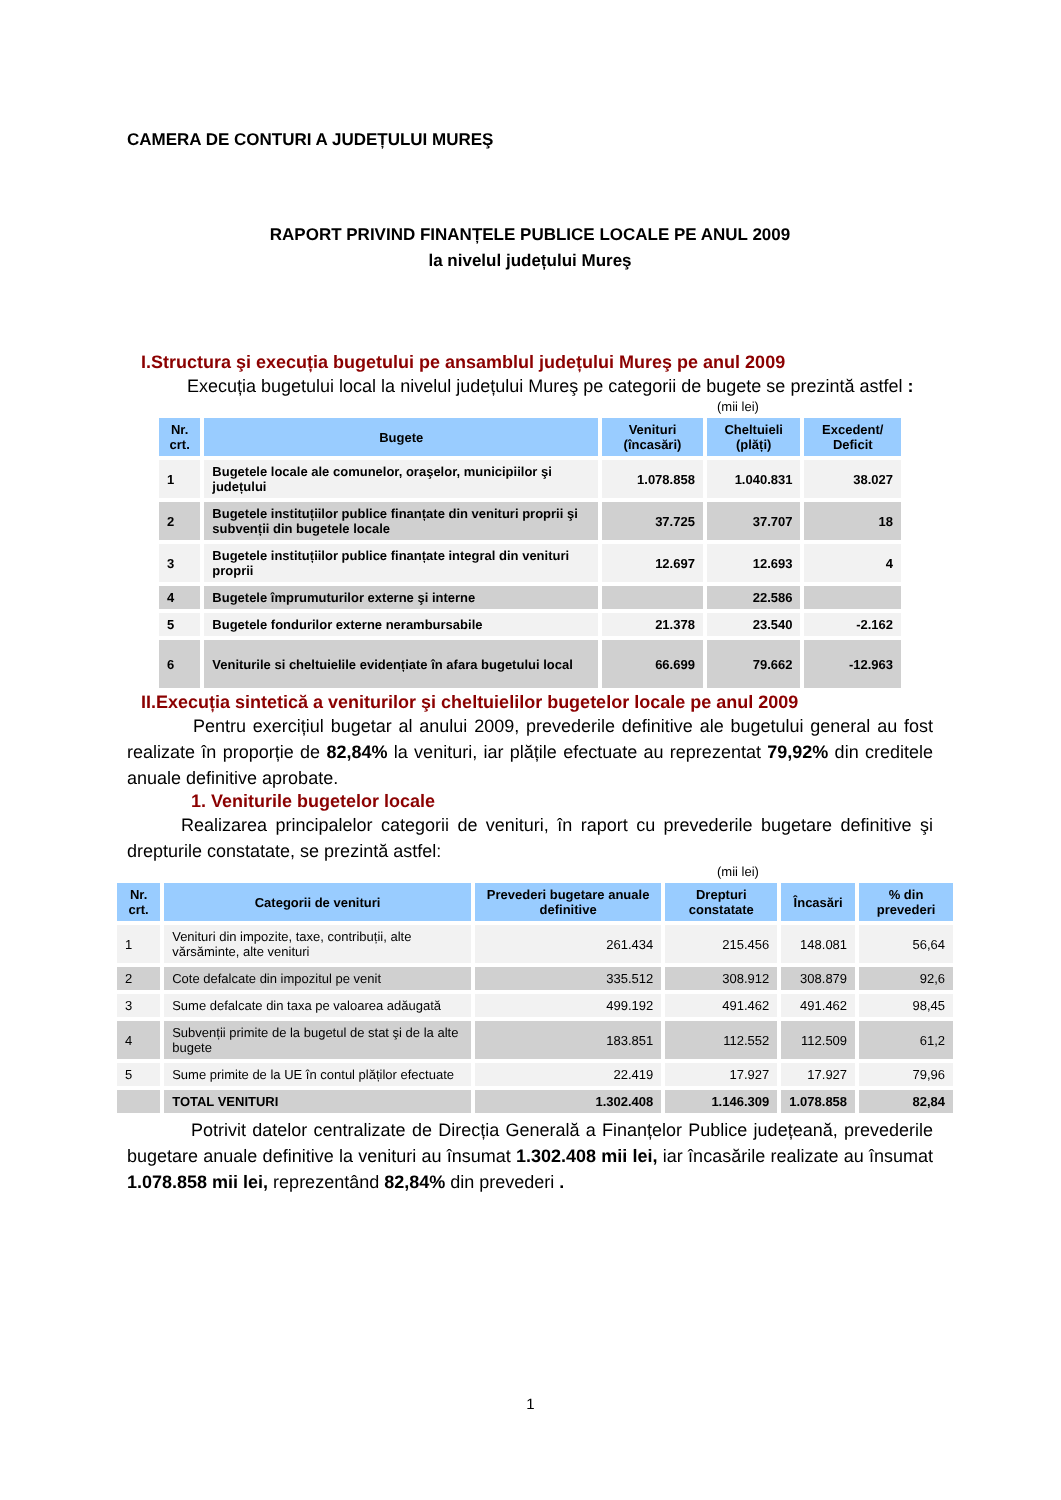CAMERA DE CONTURI A JUDEȚULUI MUREŞ
RAPORT PRIVIND FINANȚELE PUBLICE LOCALE PE ANUL 2009
la nivelul județului Mureş
I.Structura şi execuția bugetului pe ansamblul județului Mureş pe anul 2009
Execuția bugetului local la nivelul județului Mureş pe categorii de bugete se prezintă astfel :
(mii lei)
| Nr. crt. | Bugete | Venituri (încasări) | Cheltuieli (plăți) | Excedent/ Deficit |
| --- | --- | --- | --- | --- |
| 1 | Bugetele locale ale comunelor, oraşelor, municipiilor şi județului | 1.078.858 | 1.040.831 | 38.027 |
| 2 | Bugetele instituțiilor publice finanțate din venituri proprii şi subvenții din bugetele locale | 37.725 | 37.707 | 18 |
| 3 | Bugetele instituțiilor publice finanțate integral din venituri proprii | 12.697 | 12.693 | 4 |
| 4 | Bugetele împrumuturilor externe şi interne | | 22.586 | |
| 5 | Bugetele fondurilor externe nerambursabile | 21.378 | 23.540 | -2.162 |
| 6 | Veniturile si cheltuielile evidențiate în afara bugetului local | 66.699 | 79.662 | -12.963 |
II.Execuția sintetică a veniturilor şi cheltuielilor bugetelor locale pe anul 2009
Pentru exercițiul bugetar al anului 2009, prevederile definitive ale bugetului general au fost realizate în proporție de 82,84% la venituri, iar plățile efectuate au reprezentat 79,92% din creditele anuale definitive aprobate.
1. Veniturile bugetelor locale
Realizarea principalelor categorii de venituri, în raport cu prevederile bugetare definitive şi drepturile constatate, se prezintă astfel:
(mii lei)
| Nr. crt. | Categorii de venituri | Prevederi bugetare anuale definitive | Drepturi constatate | Încasări | % din prevederi |
| --- | --- | --- | --- | --- | --- |
| 1 | Venituri din impozite, taxe, contribuții, alte vărsăminte, alte venituri | 261.434 | 215.456 | 148.081 | 56,64 |
| 2 | Cote defalcate din impozitul pe venit | 335.512 | 308.912 | 308.879 | 92,6 |
| 3 | Sume defalcate din taxa pe valoarea adăugată | 499.192 | 491.462 | 491.462 | 98,45 |
| 4 | Subvenții primite de la bugetul de stat şi de la alte bugete | 183.851 | 112.552 | 112.509 | 61,2 |
| 5 | Sume primite de la UE în contul plăților efectuate | 22.419 | 17.927 | 17.927 | 79,96 |
| | TOTAL VENITURI | 1.302.408 | 1.146.309 | 1.078.858 | 82,84 |
Potrivit datelor centralizate de Direcția Generală a Finanțelor Publice județeană, prevederile bugetare anuale definitive la venituri au însumat 1.302.408 mii lei, iar încasările realizate au însumat 1.078.858 mii lei, reprezentând 82,84% din prevederi .
1